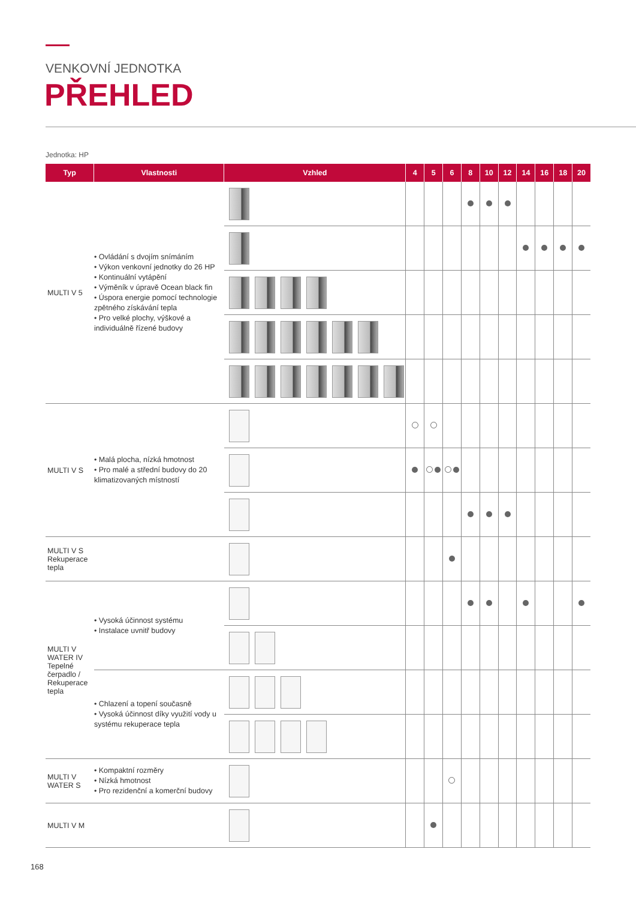VENKOVNÍ JEDNOTKA
PŘEHLED
Jednotka: HP
| Typ | Vlastnosti | Vzhled | 4 | 5 | 6 | 8 | 10 | 12 | 14 | 16 | 18 | 20 |
| --- | --- | --- | --- | --- | --- | --- | --- | --- | --- | --- | --- | --- |
| MULTI V 5 | • Ovládání s dvojím snímáním • Výkon venkovní jednotky do 26 HP • Kontinuální vytápění • Výměník v úpravě Ocean black fin • Úspora energie pomocí technologie zpětného získávání tepla • Pro velké plochy, výškové a individuálně řízené budovy | | | | | | | | | | | |
| MULTI V S | • Malá plocha, nízká hmotnost • Pro malé a střední budovy do 20 klimatizovaných místností | | | | | | | | | | | |
| MULTI V S Rekuperace tepla | | | | | | | | | | | | |
| MULTI V WATER IV Tepelné čerpadlo / Rekuperace tepla | • Vysoká účinnost systému • Instalace uvnitř budovy | | | | | | | | | | | |
| | • Chlazení a topení současně • Vysoká účinnost díky využití vody u systému rekuperace tepla | | | | | | | | | | | |
| MULTI V WATER S | • Kompaktní rozměry • Nízká hmotnost • Pro rezidenční a komerční budovy | | | | | | | | | | | |
| MULTI V M | | | | | | | | | | | | |
168